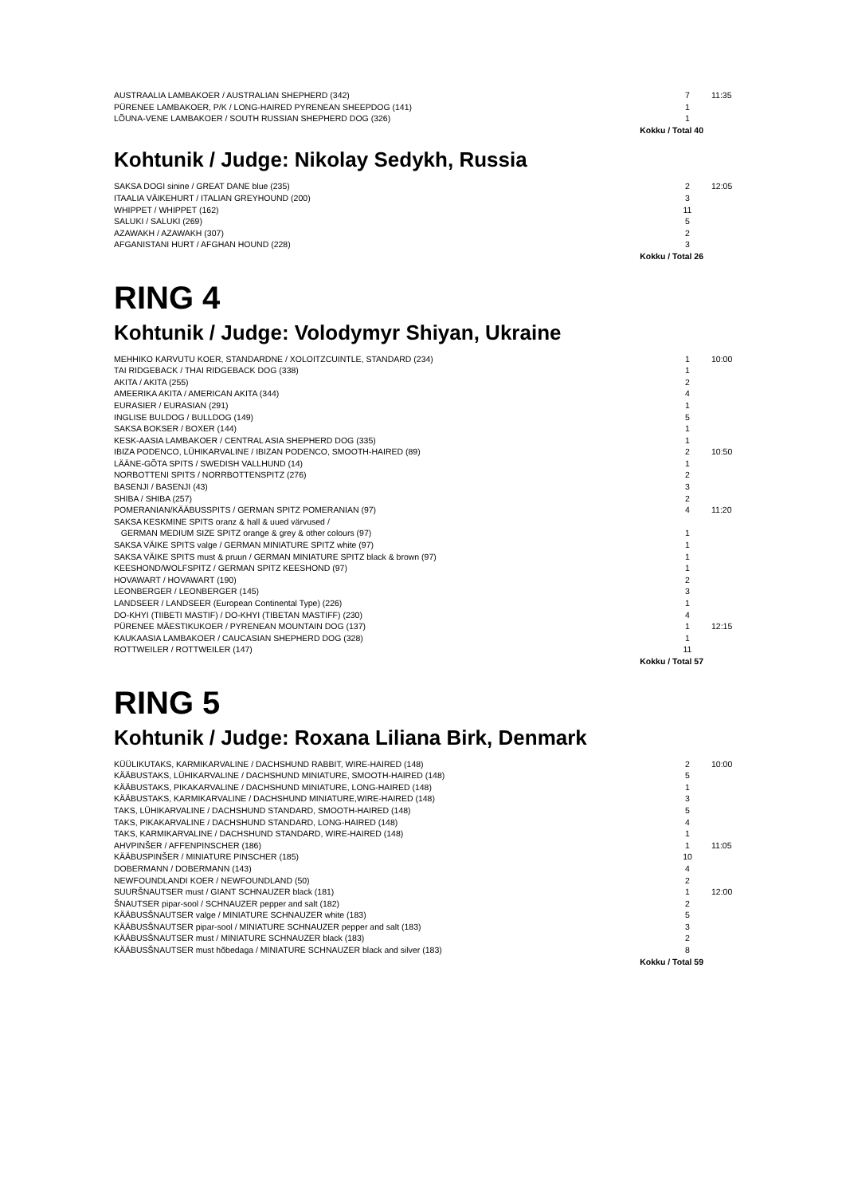| AUSTRAALIA LAMBAKOER / AUSTRALIAN SHEPHERD (342) | 7 | 11:35 |
| PÜRENEE LAMBAKOER, P/K / LONG-HAIRED PYRENEAN SHEEPDOG (141) | 1 | |
| LÕUNA-VENE LAMBAKOER / SOUTH RUSSIAN SHEPHERD DOG (326) | 1 | |
| Kokku / Total 40 | | |
Kohtunik / Judge: Nikolay Sedykh, Russia
| SAKSA DOGI sinine / GREAT DANE blue (235) | 2 | 12:05 |
| ITAALIA VÄIKEHURT / ITALIAN GREYHOUND (200) | 3 | |
| WHIPPET / WHIPPET (162) | 11 | |
| SALUKI / SALUKI (269) | 5 | |
| AZAWAKH / AZAWAKH (307) | 2 | |
| AFGANISTANI HURT / AFGHAN HOUND (228) | 3 | |
| Kokku / Total 26 | | |
RING 4
Kohtunik / Judge: Volodymyr Shiyan, Ukraine
| MEHHIKO KARVUTU KOER, STANDARDNE / XOLOITZCUINTLE, STANDARD (234) | 1 | 10:00 |
| TAI RIDGEBACK / THAI RIDGEBACK DOG (338) | 1 | |
| AKITA / AKITA (255) | 2 | |
| AMEERIKA AKITA / AMERICAN AKITA (344) | 4 | |
| EURASIER / EURASIAN (291) | 1 | |
| INGLISE BULDOG / BULLDOG (149) | 5 | |
| SAKSA BOKSER / BOXER (144) | 1 | |
| KESK-AASIA LAMBAKOER / CENTRAL ASIA SHEPHERD DOG (335) | 1 | |
| IBIZA PODENCO, LÜHIKARVALINE / IBIZAN PODENCO, SMOOTH-HAIRED (89) | 2 | 10:50 |
| LÄÄNE-GÕTA SPITS / SWEDISH VALLHUND (14) | 1 | |
| NORBOTTENI SPITS / NORRBOTTENSPITZ (276) | 2 | |
| BASENJI / BASENJI (43) | 3 | |
| SHIBA / SHIBA (257) | 2 | |
| POMERANIAN/KÄÄBUSSPITS / GERMAN SPITZ POMERANIAN (97) | 4 | 11:20 |
| SAKSA KESKMINE SPITS oranz & hall & uued värvused / GERMAN MEDIUM SIZE SPITZ orange & grey & other colours (97) | 1 | |
| SAKSA VÄIKE SPITS valge / GERMAN MINIATURE SPITZ white (97) | 1 | |
| SAKSA VÄIKE SPITS must & pruun / GERMAN MINIATURE SPITZ black & brown (97) | 1 | |
| KEESHOND/WOLFSPITZ / GERMAN SPITZ KEESHOND (97) | 1 | |
| HOVAWART / HOVAWART (190) | 2 | |
| LEONBERGER / LEONBERGER (145) | 3 | |
| LANDSEER / LANDSEER (European Continental Type) (226) | 1 | |
| DO-KHYI (TIIBETI MASTIF) / DO-KHYI (TIBETAN MASTIFF) (230) | 4 | |
| PÜRENEE MÄESTIKUKOER / PYRENEAN MOUNTAIN DOG (137) | 1 | 12:15 |
| KAUKAASIA LAMBAKOER / CAUCASIAN SHEPHERD DOG (328) | 1 | |
| ROTTWEILER / ROTTWEILER (147) | 11 | |
| Kokku / Total 57 | | |
RING 5
Kohtunik / Judge: Roxana Liliana Birk, Denmark
| KÜÜLIKUTAKS, KARMIKARVALINE / DACHSHUND RABBIT, WIRE-HAIRED (148) | 2 | 10:00 |
| KÄÄBUSTAKS, LÜHIKARVALINE / DACHSHUND MINIATURE, SMOOTH-HAIRED (148) | 5 | |
| KÄÄBUSTAKS, PIKAKARVALINE / DACHSHUND MINIATURE, LONG-HAIRED (148) | 1 | |
| KÄÄBUSTAKS, KARMIKARVALINE / DACHSHUND MINIATURE,WIRE-HAIRED (148) | 3 | |
| TAKS, LÜHIKARVALINE / DACHSHUND STANDARD, SMOOTH-HAIRED (148) | 5 | |
| TAKS, PIKAKARVALINE / DACHSHUND STANDARD, LONG-HAIRED (148) | 4 | |
| TAKS, KARMIKARVALINE / DACHSHUND STANDARD, WIRE-HAIRED (148) | 1 | |
| AHVPINŠER / AFFENPINSCHER (186) | 1 | 11:05 |
| KÄÄBUSPINŠER / MINIATURE PINSCHER (185) | 10 | |
| DOBERMANN / DOBERMANN (143) | 4 | |
| NEWFOUNDLANDI KOER / NEWFOUNDLAND (50) | 2 | |
| SUURŠNAUTSER must / GIANT SCHNAUZER black (181) | 1 | 12:00 |
| ŠNAUTSER pipar-sool / SCHNAUZER pepper and salt (182) | 2 | |
| KÄÄBUSŠNAUTSER valge / MINIATURE SCHNAUZER white (183) | 5 | |
| KÄÄBUSŠNAUTSER pipar-sool / MINIATURE SCHNAUZER pepper and salt (183) | 3 | |
| KÄÄBUSŠNAUTSER must / MINIATURE SCHNAUZER black (183) | 2 | |
| KÄÄBUSŠNAUTSER must hõbedaga / MINIATURE SCHNAUZER black and silver (183) | 8 | |
| Kokku / Total 59 | | |